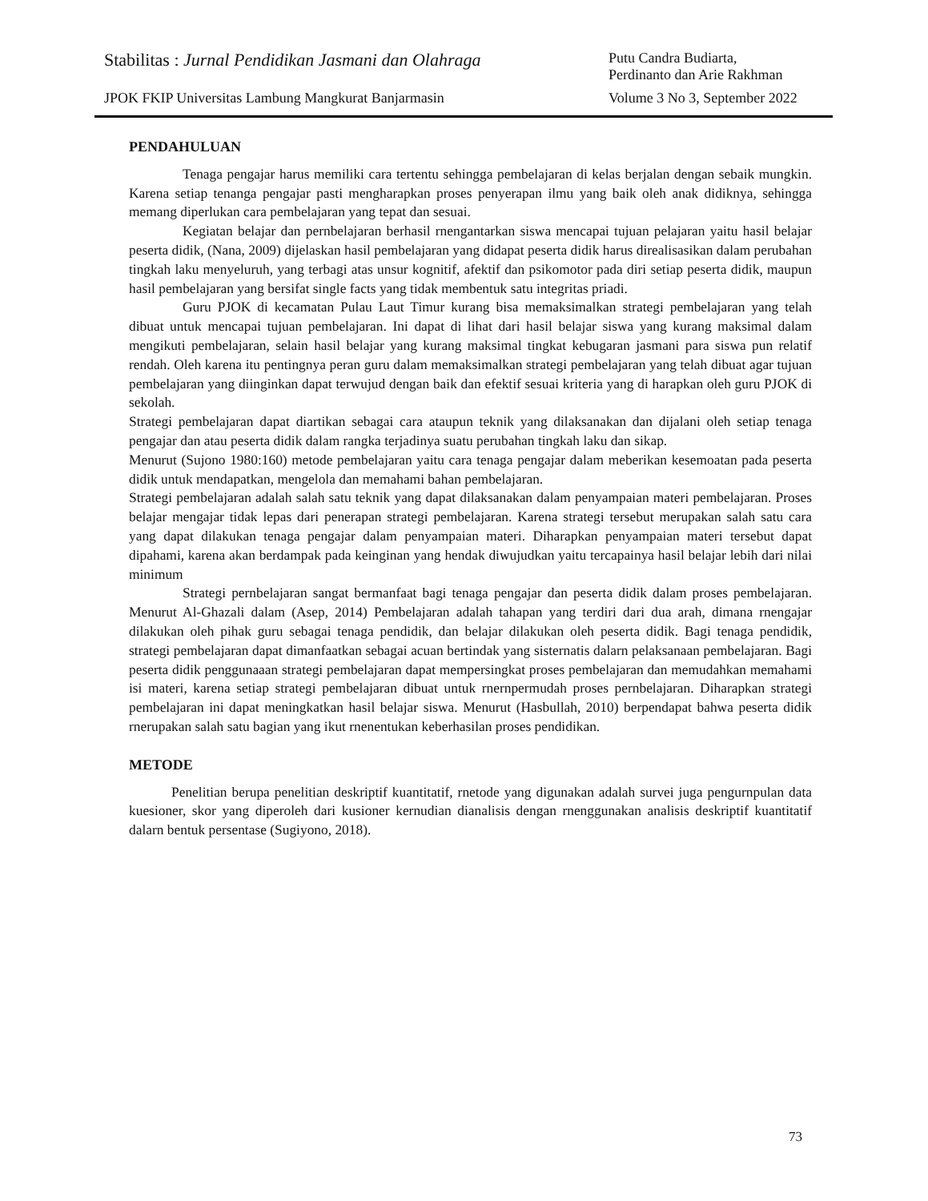Stabilitas : Jurnal Pendidikan Jasmani dan Olahraga Putu Candra Budiarta,
Perdinanto dan Arie Rakhman
JPOK FKIP Universitas Lambung Mangkurat Banjarmasin Volume 3 No 3, September 2022
PENDAHULUAN
Tenaga pengajar harus memiliki cara tertentu sehingga pembelajaran di kelas berjalan dengan sebaik mungkin. Karena setiap tenanga pengajar pasti mengharapkan proses penyerapan ilmu yang baik oleh anak didiknya, sehingga memang diperlukan cara pembelajaran yang tepat dan sesuai.
Kegiatan belajar dan pernbelajaran berhasil rnengantarkan siswa mencapai tujuan pelajaran yaitu hasil belajar peserta didik, (Nana, 2009) dijelaskan hasil pembelajaran yang didapat peserta didik harus direalisasikan dalam perubahan tingkah laku menyeluruh, yang terbagi atas unsur kognitif, afektif dan psikomotor pada diri setiap peserta didik, maupun hasil pembelajaran yang bersifat single facts yang tidak membentuk satu integritas priadi.
Guru PJOK di kecamatan Pulau Laut Timur kurang bisa memaksimalkan strategi pembelajaran yang telah dibuat untuk mencapai tujuan pembelajaran. Ini dapat di lihat dari hasil belajar siswa yang kurang maksimal dalam mengikuti pembelajaran, selain hasil belajar yang kurang maksimal tingkat kebugaran jasmani para siswa pun relatif rendah. Oleh karena itu pentingnya peran guru dalam memaksimalkan strategi pembelajaran yang telah dibuat agar tujuan pembelajaran yang diinginkan dapat terwujud dengan baik dan efektif sesuai kriteria yang di harapkan oleh guru PJOK di sekolah.
Strategi pembelajaran dapat diartikan sebagai cara ataupun teknik yang dilaksanakan dan dijalani oleh setiap tenaga pengajar dan atau peserta didik dalam rangka terjadinya suatu perubahan tingkah laku dan sikap.
Menurut (Sujono 1980:160) metode pembelajaran yaitu cara tenaga pengajar dalam meberikan kesemoatan pada peserta didik untuk mendapatkan, mengelola dan memahami bahan pembelajaran.
Strategi pembelajaran adalah salah satu teknik yang dapat dilaksanakan dalam penyampaian materi pembelajaran. Proses belajar mengajar tidak lepas dari penerapan strategi pembelajaran. Karena strategi tersebut merupakan salah satu cara yang dapat dilakukan tenaga pengajar dalam penyampaian materi. Diharapkan penyampaian materi tersebut dapat dipahami, karena akan berdampak pada keinginan yang hendak diwujudkan yaitu tercapainya hasil belajar lebih dari nilai minimum
Strategi pernbelajaran sangat bermanfaat bagi tenaga pengajar dan peserta didik dalam proses pembelajaran. Menurut Al-Ghazali dalam (Asep, 2014) Pembelajaran adalah tahapan yang terdiri dari dua arah, dimana rnengajar dilakukan oleh pihak guru sebagai tenaga pendidik, dan belajar dilakukan oleh peserta didik. Bagi tenaga pendidik, strategi pembelajaran dapat dimanfaatkan sebagai acuan bertindak yang sisternatis dalarn pelaksanaan pembelajaran. Bagi peserta didik penggunaaan strategi pembelajaran dapat mempersingkat proses pembelajaran dan memudahkan memahami isi materi, karena setiap strategi pembelajaran dibuat untuk rnernpermudah proses pernbelajaran. Diharapkan strategi pembelajaran ini dapat meningkatkan hasil belajar siswa. Menurut (Hasbullah, 2010) berpendapat bahwa peserta didik rnerupakan salah satu bagian yang ikut rnenentukan keberhasilan proses pendidikan.
METODE
Penelitian berupa penelitian deskriptif kuantitatif, rnetode yang digunakan adalah survei juga pengurnpulan data kuesioner, skor yang diperoleh dari kusioner kernudian dianalisis dengan rnenggunakan analisis deskriptif kuantitatif dalarn bentuk persentase (Sugiyono, 2018).
73